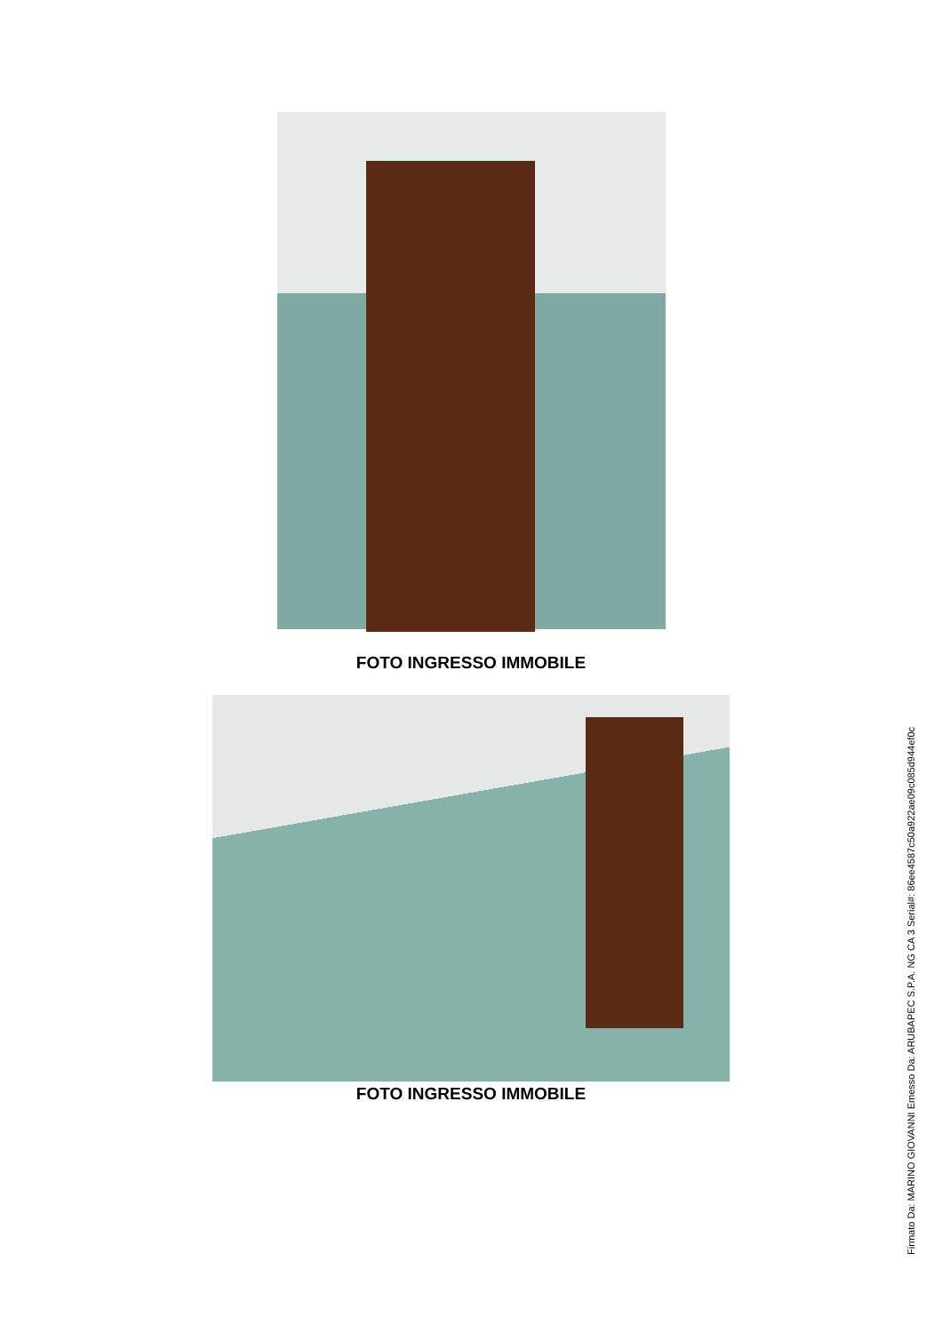FOTO INGRESSO IMMOBILE
FOTO INGRESSO IMMOBILE
Firmato Da: MARINO GIOVANNI Emesso Da: ARUBAPEC S.P.A. NG CA 3 Serial#: 86ee4587c50a922ae09c085d944ef0c